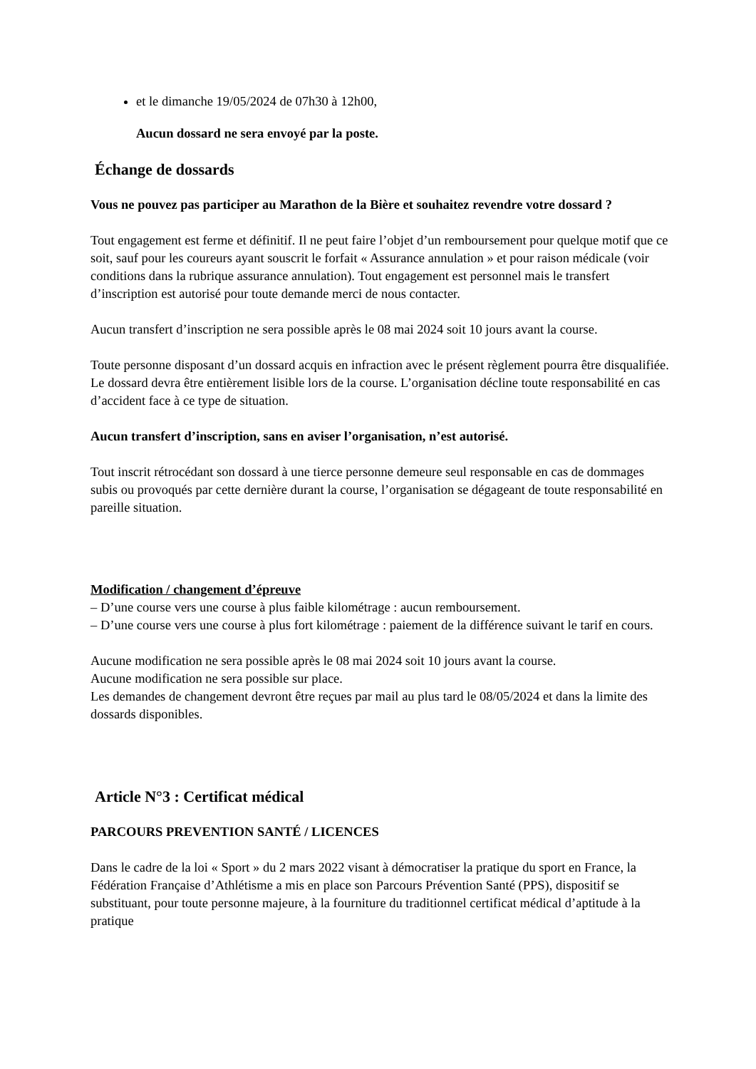et le dimanche 19/05/2024 de 07h30 à 12h00,
Aucun dossard ne sera envoyé par la poste.
Échange de dossards
Vous ne pouvez pas participer au Marathon de la Bière et souhaitez revendre votre dossard ?
Tout engagement est ferme et définitif. Il ne peut faire l’objet d’un remboursement pour quelque motif que ce soit, sauf pour les coureurs ayant souscrit le forfait « Assurance annulation » et pour raison médicale (voir conditions dans la rubrique assurance annulation). Tout engagement est personnel mais le transfert d’inscription est autorisé pour toute demande merci de nous contacter.
Aucun transfert d’inscription ne sera possible après le 08 mai 2024 soit 10 jours avant la course.
Toute personne disposant d’un dossard acquis en infraction avec le présent règlement pourra être disqualifiée. Le dossard devra être entièrement lisible lors de la course. L’organisation décline toute responsabilité en cas d’accident face à ce type de situation.
Aucun transfert d’inscription, sans en aviser l’organisation, n’est autorisé.
Tout inscrit rétrocédant son dossard à une tierce personne demeure seul responsable en cas de dommages subis ou provoqués par cette dernière durant la course, l’organisation se dégageant de toute responsabilité en pareille situation.
Modification / changement d’épreuve
– D’une course vers une course à plus faible kilométrage : aucun remboursement.
– D’une course vers une course à plus fort kilométrage : paiement de la différence suivant le tarif en cours.
Aucune modification ne sera possible après le 08 mai 2024 soit 10 jours avant la course.
Aucune modification ne sera possible sur place.
Les demandes de changement devront être reçues par mail au plus tard le 08/05/2024 et dans la limite des dossards disponibles.
Article N°3 : Certificat médical
PARCOURS PREVENTION SANTÉ / LICENCES
Dans le cadre de la loi « Sport » du 2 mars 2022 visant à démocratiser la pratique du sport en France, la Fédération Française d’Athlétisme a mis en place son Parcours Prévention Santé (PPS), dispositif se substituant, pour toute personne majeure, à la fourniture du traditionnel certificat médical d’aptitude à la pratique